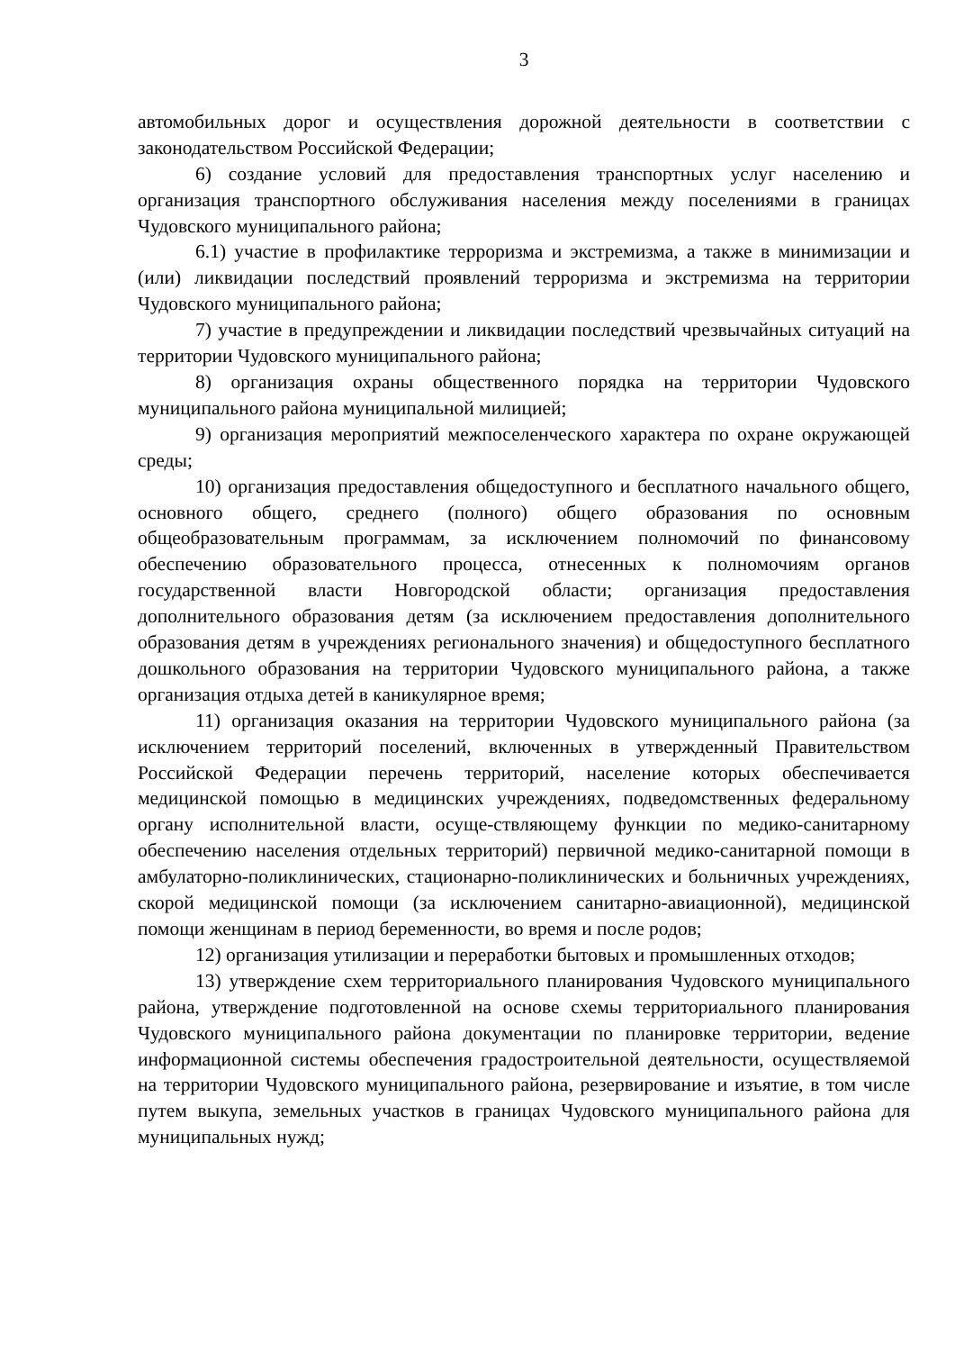3
автомобильных дорог и осуществления дорожной деятельности в соответствии с законодательством Российской Федерации;
6) создание условий для предоставления транспортных услуг населению и организация транспортного обслуживания населения между поселениями в границах Чудовского муниципального района;
6.1) участие в профилактике терроризма и экстремизма, а также в минимизации и (или) ликвидации последствий проявлений терроризма и экстремизма на территории Чудовского муниципального района;
7) участие в предупреждении и ликвидации последствий чрезвычайных ситуаций на территории Чудовского муниципального района;
8) организация охраны общественного порядка на территории Чудовского муниципального района муниципальной милицией;
9) организация мероприятий межпоселенческого характера по охране окружающей среды;
10) организация предоставления общедоступного и бесплатного начального общего, основного общего, среднего (полного) общего образования по основным общеобразовательным программам, за исключением полномочий по финансовому обеспечению образовательного процесса, отнесенных к полномочиям органов государственной власти Новгородской области; организация предоставления дополнительного образования детям (за исключением предоставления дополнительного образования детям в учреждениях регионального значения) и общедоступного бесплатного дошкольного образования на территории Чудовского муниципального района, а также организация отдыха детей в каникулярное время;
11) организация оказания на территории Чудовского муниципального района (за исключением территорий поселений, включенных в утвержденный Правительством Российской Федерации перечень территорий, население которых обеспечивается медицинской помощью в медицинских учреждениях, подведомственных федеральному органу исполнительной власти, осуще-ствляющему функции по медико-санитарному обеспечению населения отдельных территорий) первичной медико-санитарной помощи в амбулаторно-поликлинических, стационарно-поликлинических и больничных учреждениях, скорой медицинской помощи (за исключением санитарно-авиационной), медицинской помощи женщинам в период беременности, во время и после родов;
12) организация утилизации и переработки бытовых и промышленных отходов;
13) утверждение схем территориального планирования Чудовского муниципального района, утверждение подготовленной на основе схемы территориального планирования Чудовского муниципального района документации по планировке территории, ведение информационной системы обеспечения градостроительной деятельности, осуществляемой на территории Чудовского муниципального района, резервирование и изъятие, в том числе путем выкупа, земельных участков в границах Чудовского муниципального района для муниципальных нужд;